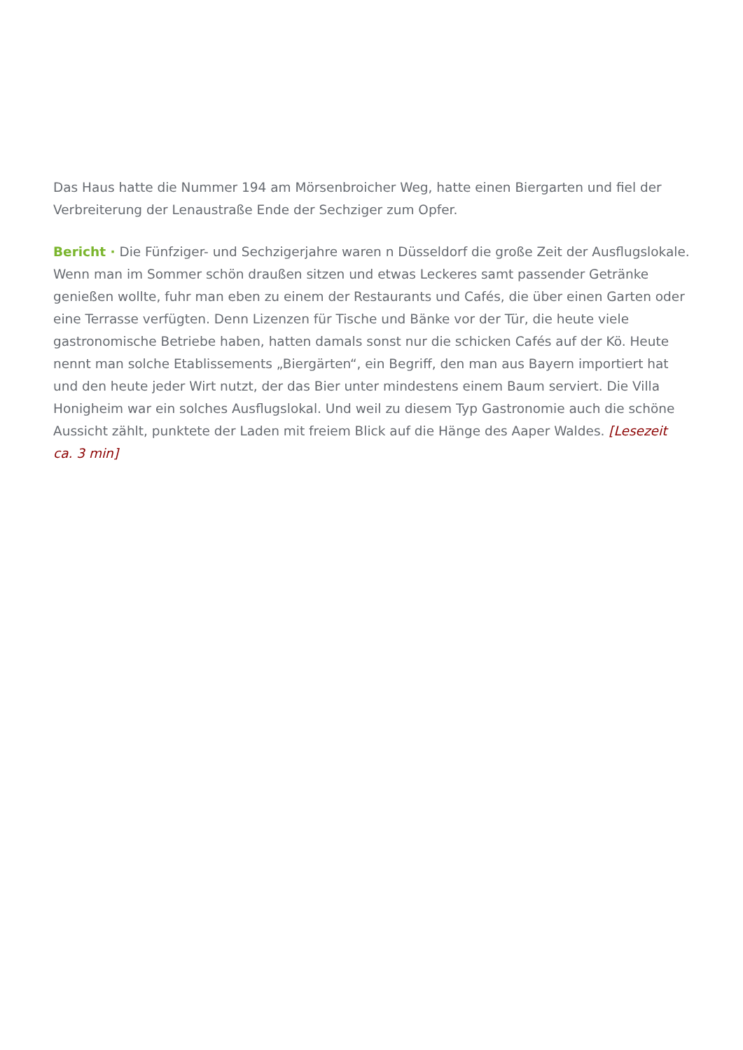Das Haus hatte die Nummer 194 am Mörsenbroicher Weg, hatte einen Biergarten und fiel der Verbreiterung der Lenaustraße Ende der Sechziger zum Opfer.
Bericht · Die Fünfziger- und Sechzigerjahre waren n Düsseldorf die große Zeit der Ausflugslokale. Wenn man im Sommer schön draußen sitzen und etwas Leckeres samt passender Getränke genießen wollte, fuhr man eben zu einem der Restaurants und Cafés, die über einen Garten oder eine Terrasse verfügten. Denn Lizenzen für Tische und Bänke vor der Tür, die heute viele gastronomische Betriebe haben, hatten damals sonst nur die schicken Cafés auf der Kö. Heute nennt man solche Etablissements „Biergärten“, ein Begriff, den man aus Bayern importiert hat und den heute jeder Wirt nutzt, der das Bier unter mindestens einem Baum serviert. Die Villa Honigheim war ein solches Ausflugslokal. Und weil zu diesem Typ Gastronomie auch die schöne Aussicht zählt, punktete der Laden mit freiem Blick auf die Hänge des Aaper Waldes. [Lesezeit ca. 3 min]